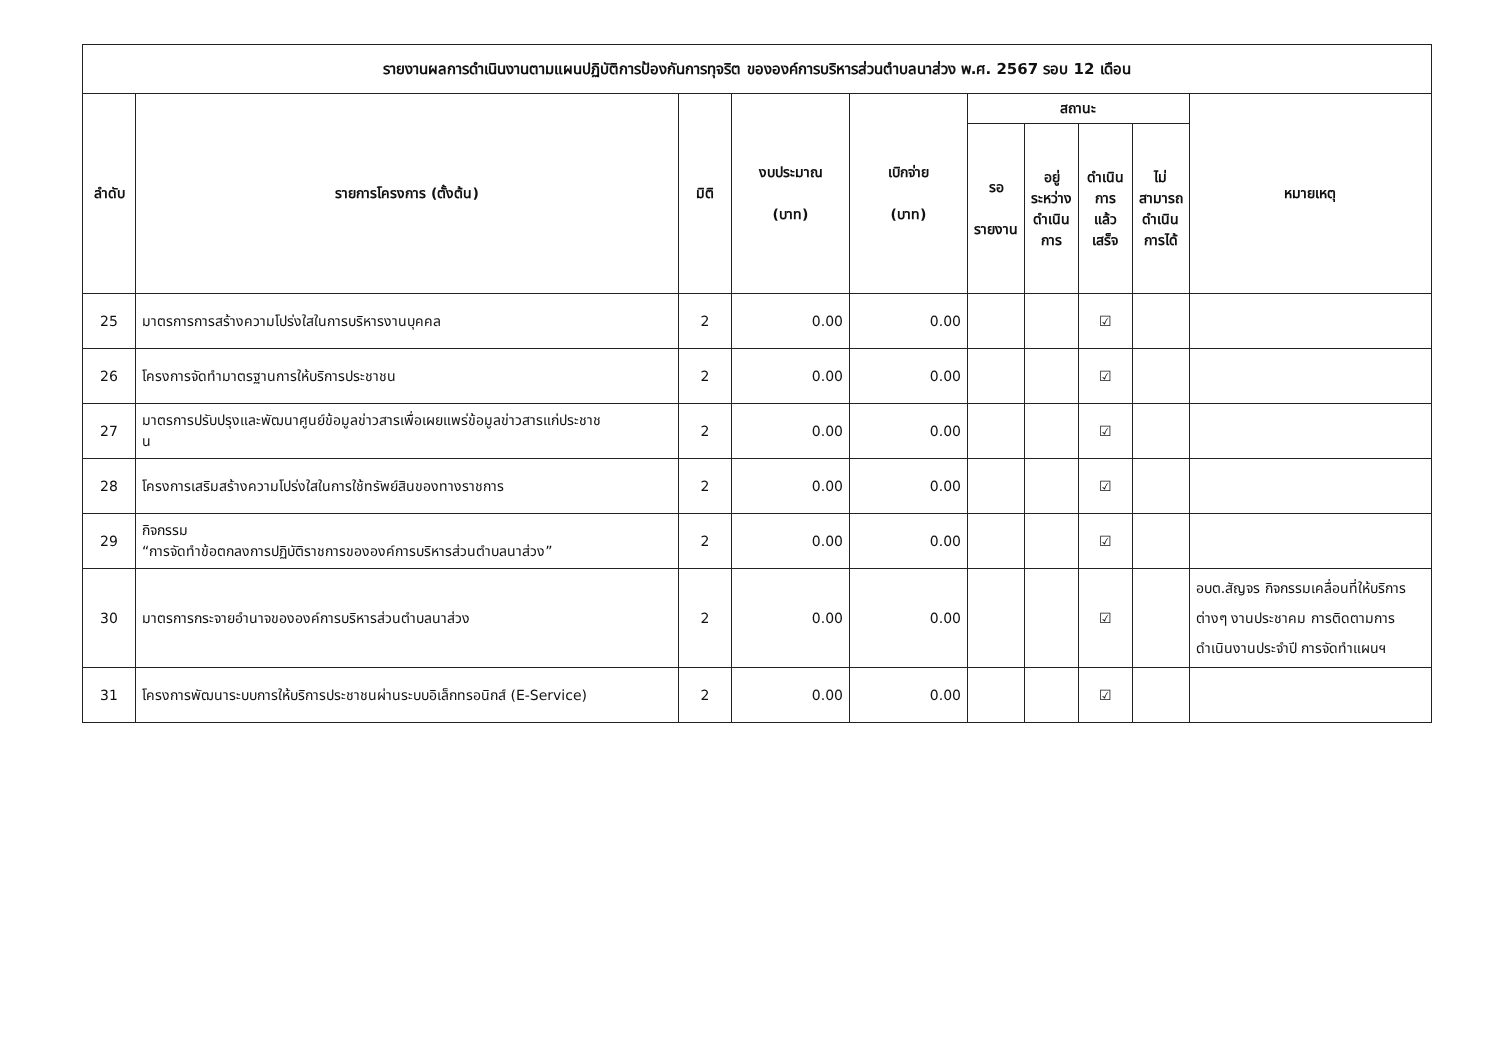| รายงานผลการดำเนินงานตามแผนปฏิบัติการป้องกันการทุจริต ขององค์การบริหารส่วนตำบลนาส่วง พ.ศ. 2567 รอบ 12 เดือน | | | | | | | | | |
| --- | --- | --- | --- | --- | --- | --- | --- | --- | --- |
| ลำดับ | รายการโครงการ (ตั้งต้น) | มิติ | งบประมาณ (บาท) | เบิกจ่าย (บาท) | สถานะ | | | | หมายเหตุ |
| | | | | | รอ รายงาน | อยู่ ระหว่าง ดำเนิน การ | ดำเนิน การ แล้วเสร็จ | ไม่ สามารถ ดำเนิน การได้ | |
| 25 | มาตรการการสร้างความโปร่งใสในการบริหารงานบุคคล | 2 | 0.00 | 0.00 | | | ☑ | | |
| 26 | โครงการจัดทำมาตรฐานการให้บริการประชาชน | 2 | 0.00 | 0.00 | | | ☑ | | |
| 27 | มาตรการปรับปรุงและพัฒนาศูนย์ข้อมูลข่าวสารเพื่อเผยแพร่ข้อมูลข่าวสารแก่ประชาช น | 2 | 0.00 | 0.00 | | | ☑ | | |
| 28 | โครงการเสริมสร้างความโปร่งใสในการใช้ทรัพย์สินของทางราชการ | 2 | 0.00 | 0.00 | | | ☑ | | |
| 29 | กิจกรรม “การจัดทำข้อตกลงการปฏิบัติราชการขององค์การบริหารส่วนตำบลนาส่วง” | 2 | 0.00 | 0.00 | | | ☑ | | |
| 30 | มาตรการกระจายอำนาจขององค์การบริหารส่วนตำบลนาส่วง | 2 | 0.00 | 0.00 | | | ☑ | | อบต.สัญจร กิจกรรมเคลื่อนที่ให้บริการต่างๆ งานประชาคม การติดตามการดำเนินงานประจำปี การจัดทำแผนฯ |
| 31 | โครงการพัฒนาระบบการให้บริการประชาชนผ่านระบบอิเล็กทรอนิกส์ (E-Service) | 2 | 0.00 | 0.00 | | | ☑ | | |